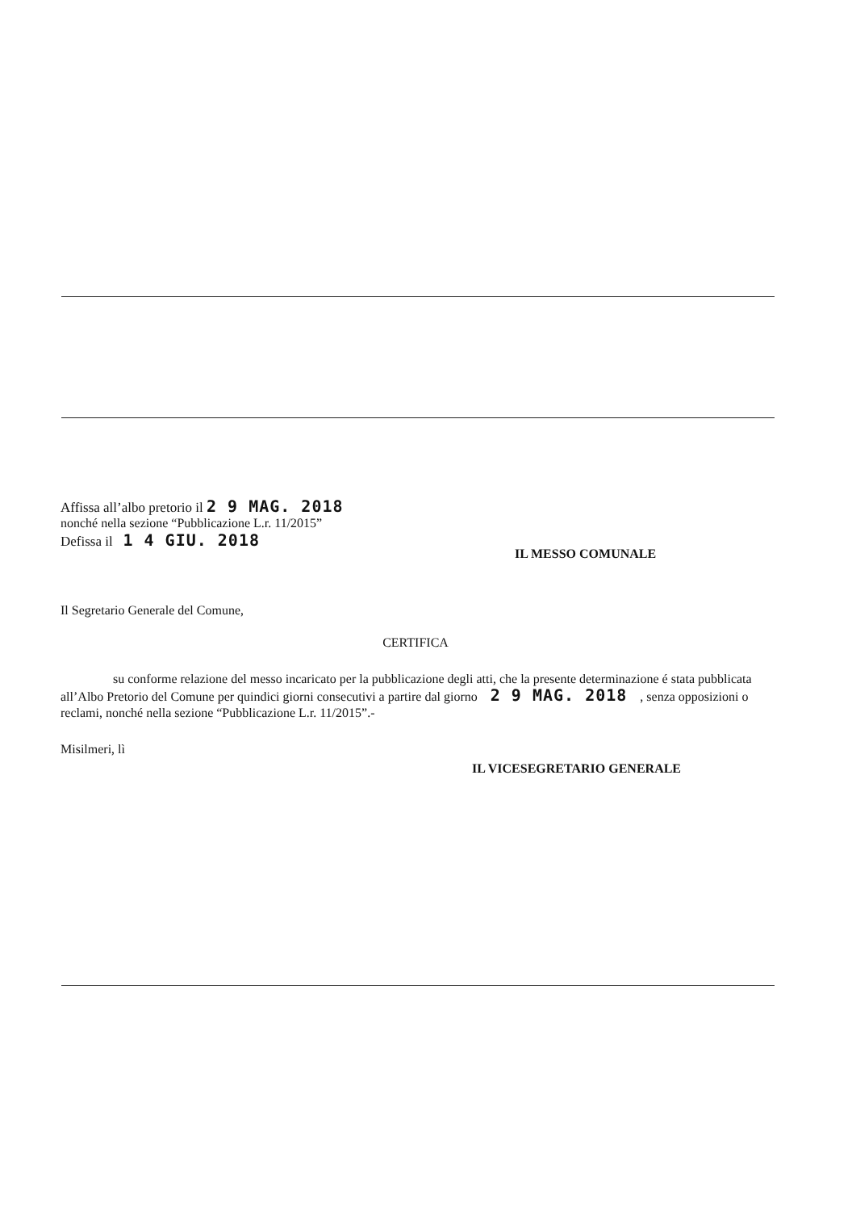Affissa all’albo pretorio il 2 9 MAG. 2018
nonché nella sezione “Pubblicazione L.r. 11/2015”
Defissa il 1 4 GIU. 2018
IL MESSO COMUNALE
Il Segretario Generale del Comune,
CERTIFICA
su conforme relazione del messo incaricato per la pubblicazione degli atti, che la presente determinazione é stata pubblicata all’Albo Pretorio del Comune per quindici giorni consecutivi a partire dal giorno 2 9 MAG. 2018 , senza opposizioni o reclami, nonché nella sezione “Pubblicazione L.r. 11/2015”.-
Misilmeri, lì
IL VICESEGRETARIO GENERALE